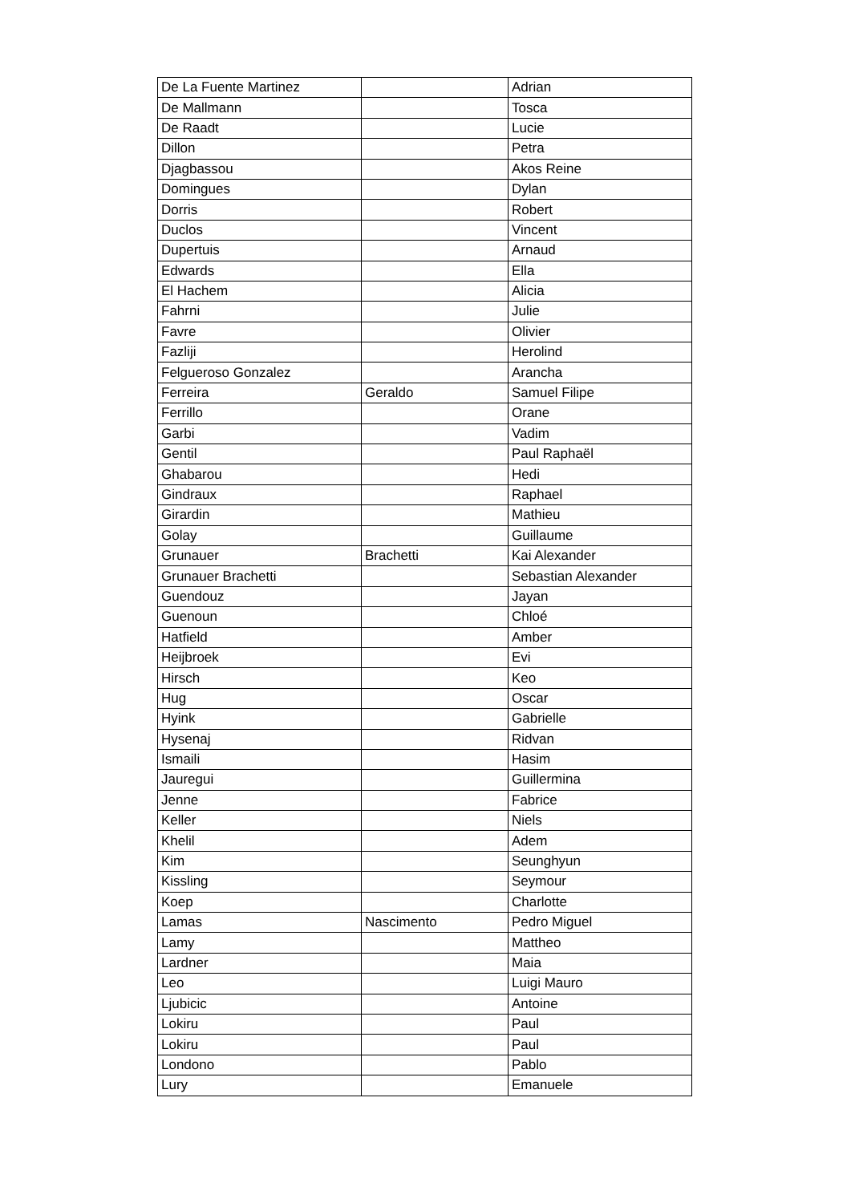| De La Fuente Martinez | | Adrian |
| De Mallmann | | Tosca |
| De Raadt | | Lucie |
| Dillon | | Petra |
| Djagbassou | | Akos Reine |
| Domingues | | Dylan |
| Dorris | | Robert |
| Duclos | | Vincent |
| Dupertuis | | Arnaud |
| Edwards | | Ella |
| El Hachem | | Alicia |
| Fahrni | | Julie |
| Favre | | Olivier |
| Fazliji | | Herolind |
| Felgueroso Gonzalez | | Arancha |
| Ferreira | Geraldo | Samuel Filipe |
| Ferrillo | | Orane |
| Garbi | | Vadim |
| Gentil | | Paul Raphaël |
| Ghabarou | | Hedi |
| Gindraux | | Raphael |
| Girardin | | Mathieu |
| Golay | | Guillaume |
| Grunauer | Brachetti | Kai Alexander |
| Grunauer Brachetti | | Sebastian Alexander |
| Guendouz | | Jayan |
| Guenoun | | Chloé |
| Hatfield | | Amber |
| Heijbroek | | Evi |
| Hirsch | | Keo |
| Hug | | Oscar |
| Hyink | | Gabrielle |
| Hysenaj | | Ridvan |
| Ismaili | | Hasim |
| Jauregui | | Guillermina |
| Jenne | | Fabrice |
| Keller | | Niels |
| Khelil | | Adem |
| Kim | | Seunghyun |
| Kissling | | Seymour |
| Koep | | Charlotte |
| Lamas | Nascimento | Pedro Miguel |
| Lamy | | Mattheo |
| Lardner | | Maia |
| Leo | | Luigi Mauro |
| Ljubicic | | Antoine |
| Lokiru | | Paul |
| Lokiru | | Paul |
| Londono | | Pablo |
| Lury | | Emanuele |